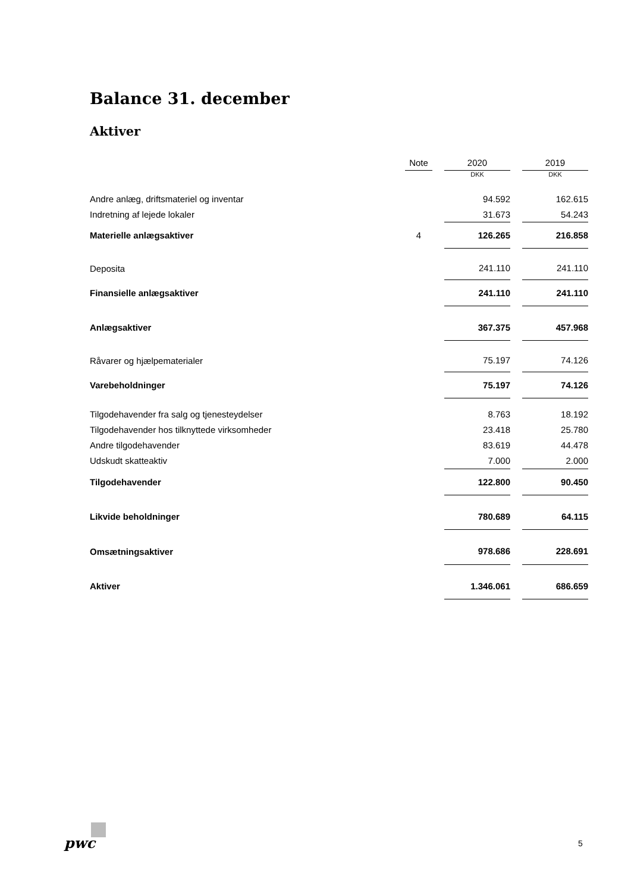Balance 31. december
Aktiver
| | Note | | 2020 | | 2019 |
| | | | DKK | | DKK |
| Andre anlæg, driftsmateriel og inventar | | | 94.592 | | 162.615 |
| Indretning af lejede lokaler | | | 31.673 | | 54.243 |
| Materielle anlægsaktiver | 4 | | 126.265 | | 216.858 |
| Deposita | | | 241.110 | | 241.110 |
| Finansielle anlægsaktiver | | | 241.110 | | 241.110 |
| Anlægsaktiver | | | 367.375 | | 457.968 |
| Råvarer og hjælpematerialer | | | 75.197 | | 74.126 |
| Varebeholdninger | | | 75.197 | | 74.126 |
| Tilgodehavender fra salg og tjenesteydelser | | | 8.763 | | 18.192 |
| Tilgodehavender hos tilknyttede virksomheder | | | 23.418 | | 25.780 |
| Andre tilgodehavender | | | 83.619 | | 44.478 |
| Udskudt skatteaktiv | | | 7.000 | | 2.000 |
| Tilgodehavender | | | 122.800 | | 90.450 |
| Likvide beholdninger | | | 780.689 | | 64.115 |
| Omsætningsaktiver | | | 978.686 | | 228.691 |
| Aktiver | | | 1.346.061 | | 686.659 |
pwc 5